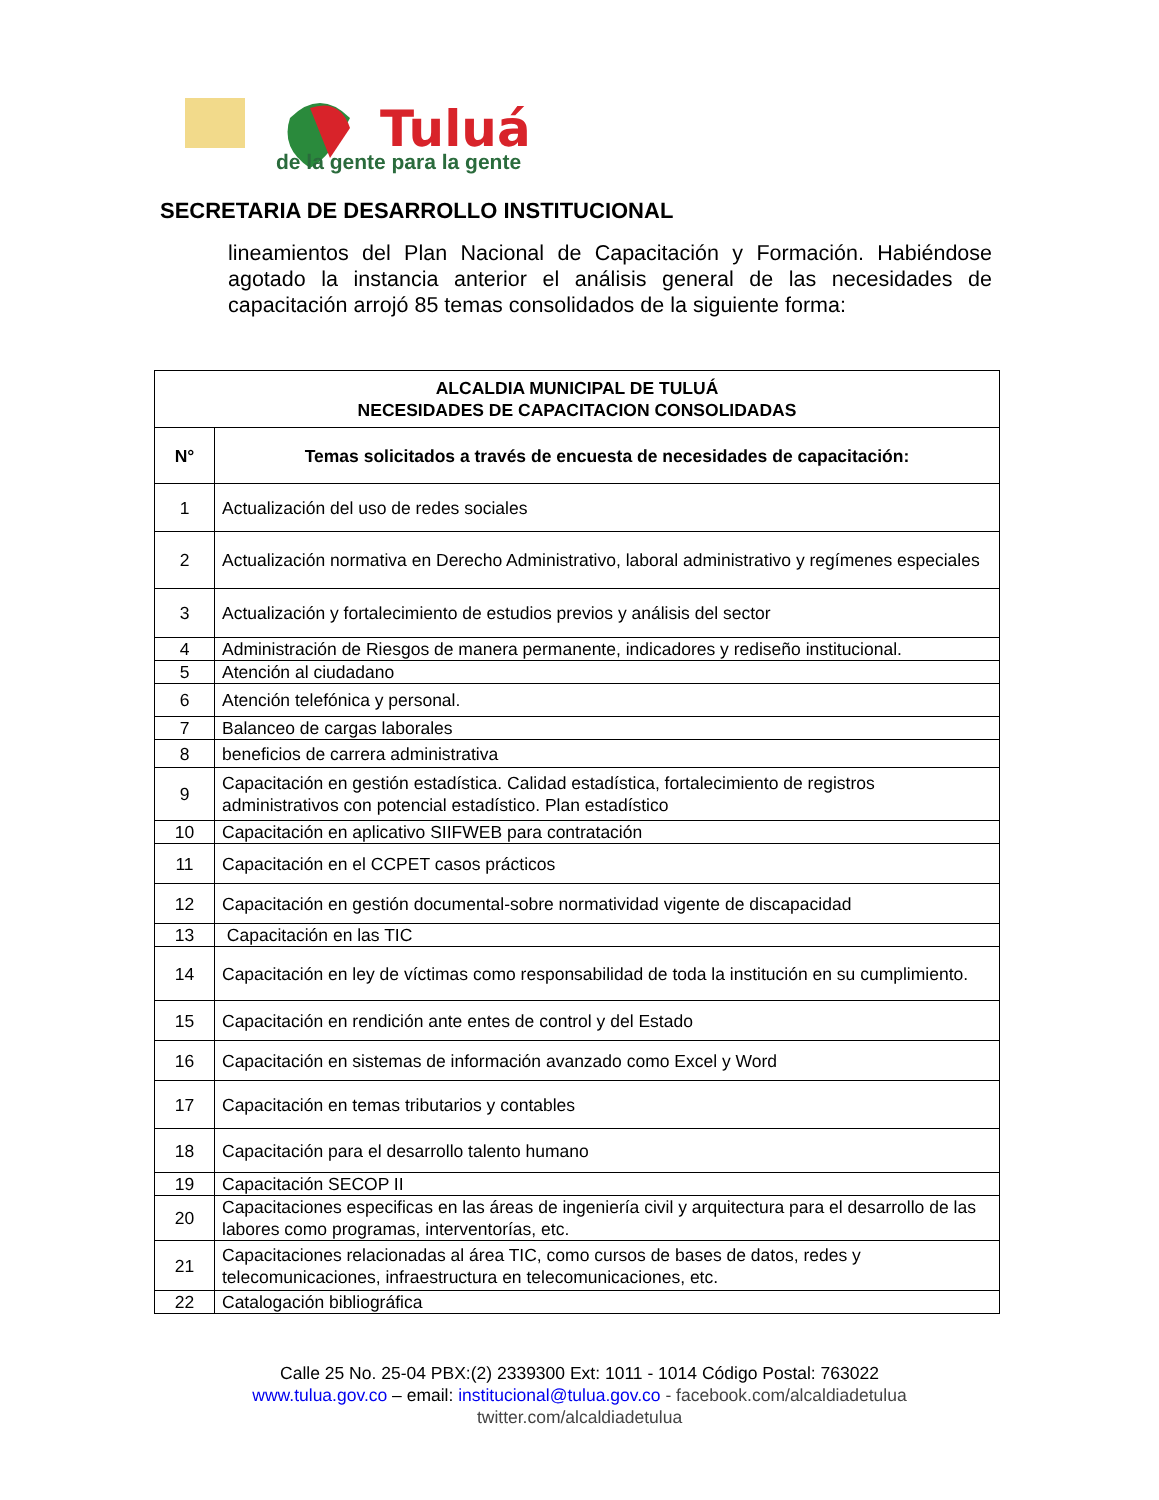Tuluá
de la gente para la gente
SECRETARIA DE DESARROLLO INSTITUCIONAL
lineamientos del Plan Nacional de Capacitación y Formación. Habiéndose agotado la instancia anterior el análisis general de las necesidades de capacitación arrojó 85 temas consolidados de la siguiente forma:
| ALCALDIA MUNICIPAL DE TULUÁ NECESIDADES DE CAPACITACION CONSOLIDADAS | |
| --- | --- |
| N° | Temas solicitados a través de encuesta de necesidades de capacitación: |
| 1 | Actualización del uso de redes sociales |
| 2 | Actualización normativa en Derecho Administrativo, laboral administrativo y regímenes especiales |
| 3 | Actualización y fortalecimiento de estudios previos y análisis del sector |
| 4 | Administración de Riesgos de manera permanente, indicadores y rediseño institucional. |
| 5 | Atención al ciudadano |
| 6 | Atención telefónica y personal. |
| 7 | Balanceo de cargas laborales |
| 8 | beneficios de carrera administrativa |
| 9 | Capacitación en gestión estadística. Calidad estadística, fortalecimiento de registros administrativos con potencial estadístico. Plan estadístico |
| 10 | Capacitación en aplicativo SIIFWEB para contratación |
| 11 | Capacitación en el CCPET casos prácticos |
| 12 | Capacitación en gestión documental-sobre normatividad vigente de discapacidad |
| 13 | Capacitación en las TIC |
| 14 | Capacitación en ley de víctimas como responsabilidad de toda la institución en su cumplimiento. |
| 15 | Capacitación en rendición ante entes de control y del Estado |
| 16 | Capacitación en sistemas de información avanzado como Excel y Word |
| 17 | Capacitación en temas tributarios y contables |
| 18 | Capacitación para el desarrollo talento humano |
| 19 | Capacitación SECOP II |
| 20 | Capacitaciones especificas en las áreas de ingeniería civil y arquitectura para el desarrollo de las labores como programas, interventorías, etc. |
| 21 | Capacitaciones relacionadas al área TIC, como cursos de bases de datos, redes y telecomunicaciones, infraestructura en telecomunicaciones, etc. |
| 22 | Catalogación bibliográfica |
Calle 25 No. 25-04 PBX:(2) 2339300 Ext: 1011 - 1014 Código Postal: 763022
www.tulua.gov.co – email: institucional@tulua.gov.co - facebook.com/alcaldiadetulua
twitter.com/alcaldiadetulua